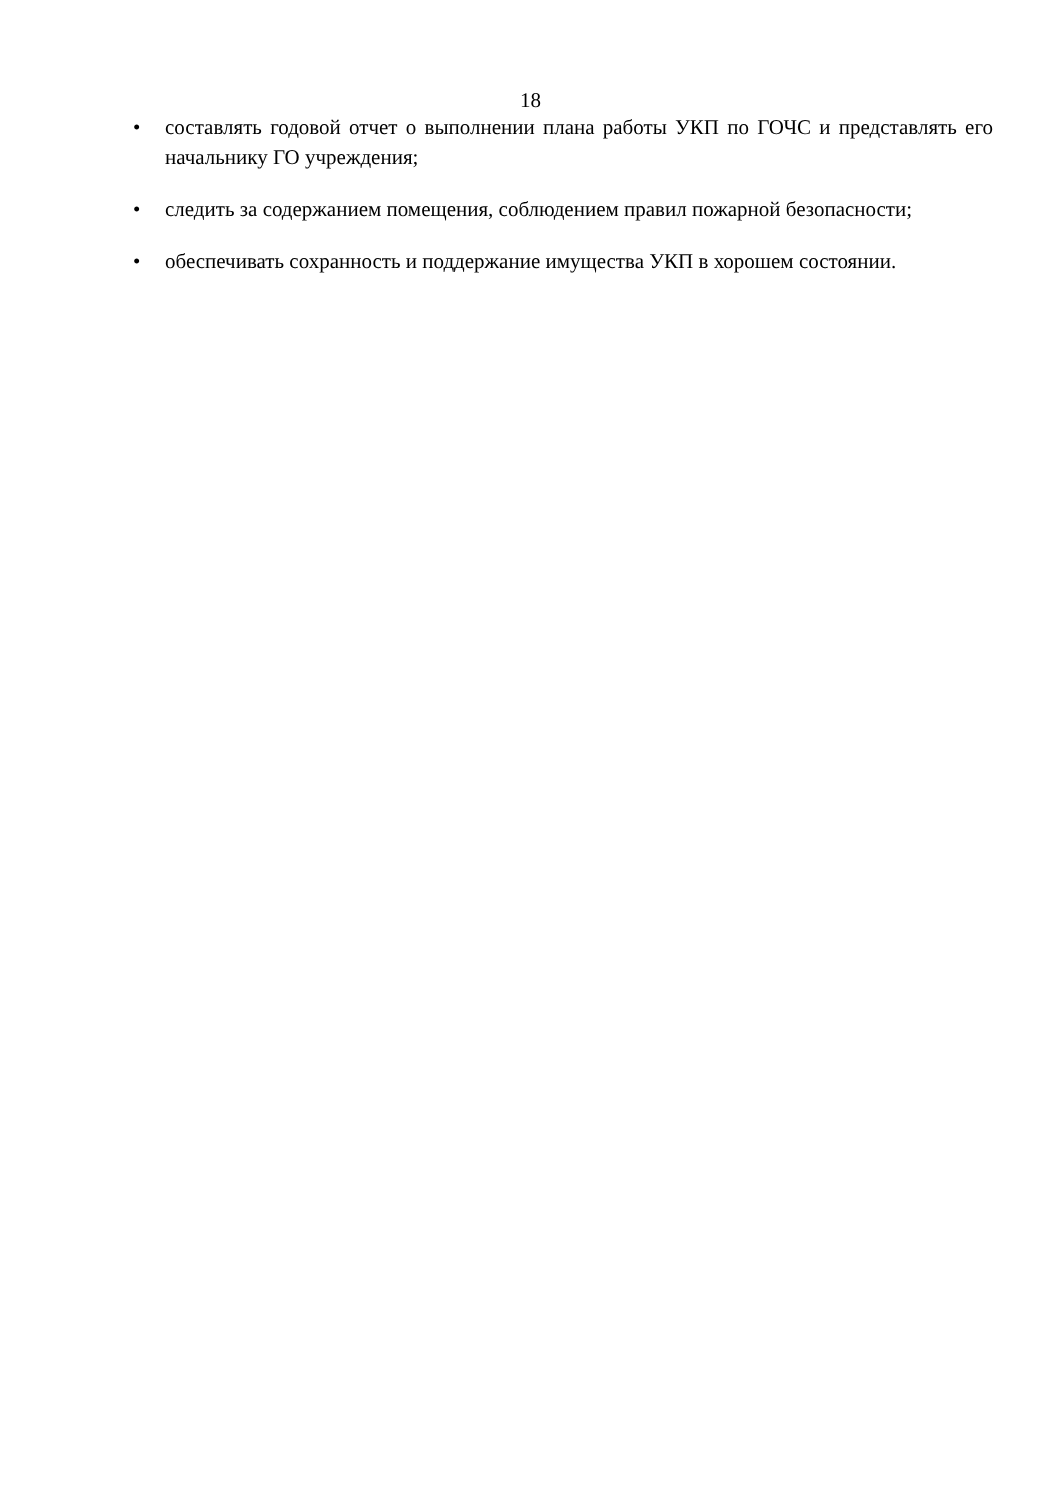18
• составлять годовой отчет о выполнении плана работы УКП по ГОЧС и представлять его начальнику ГО учреждения;
• следить за содержанием помещения, соблюдением правил пожарной безопасности;
• обеспечивать сохранность и поддержание имущества УКП в хорошем состоянии.